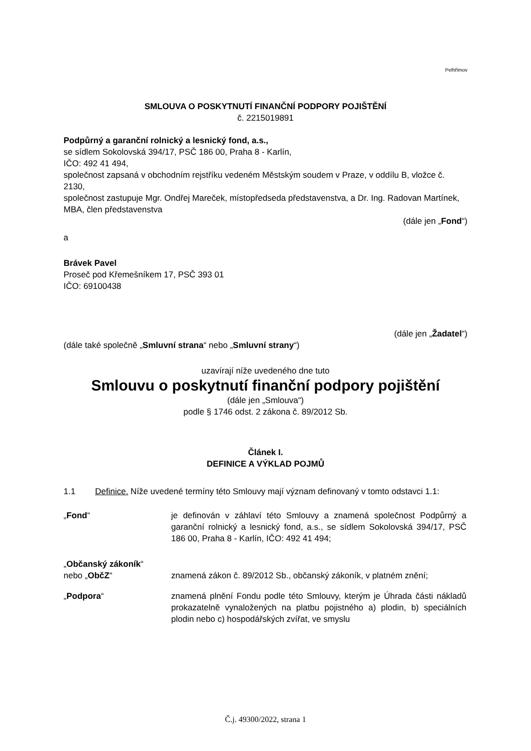Pelhřimov
SMLOUVA O POSKYTNUTÍ FINANČNÍ PODPORY POJIŠTĚNÍ
č. 2215019891
Podpůrný a garanční rolnický a lesnický fond, a.s.,
se sídlem Sokolovská 394/17, PSČ 186 00, Praha 8 - Karlín,
IČO: 492 41 494,
společnost zapsaná v obchodním rejstříku vedeném Městským soudem v Praze, v oddílu B, vložce č. 2130,
společnost zastupuje Mgr. Ondřej Mareček, místopředseda představenstva, a Dr. Ing. Radovan Martínek, MBA, člen představenstva
(dále jen „Fond“)
a
Brávek Pavel
Proseč pod Křemešníkem 17, PSČ 393 01
IČO: 69100438
(dále jen „Žadatel“)
(dále také společně „Smluvní strana“ nebo „Smluvní strany“)
uzavírají níže uvedeného dne tuto
Smlouvu o poskytnutí finanční podpory pojištění
(dále jen „Smlouva“)
podle § 1746 odst. 2 zákona č. 89/2012 Sb.
Článek I.
DEFINICE A VÝKLAD POJMŮ
1.1 Definice. Níže uvedené termíny této Smlouvy mají význam definovaný v tomto odstavci 1.1:
„Fond“ je definován v záhlaví této Smlouvy a znamená společnost Podpůrný a garanční rolnický a lesnický fond, a.s., se sídlem Sokolovská 394/17, PSČ 186 00, Praha 8 - Karlín, IČO: 492 41 494;
„Občanský zákoník“
nebo „ObčZ“
znamená zákon č. 89/2012 Sb., občanský zákoník, v platném znění;
„Podpora“ znamená plnění Fondu podle této Smlouvy, kterým je Úhrada části nákladů prokazatelně vynaložených na platbu pojistného a) plodin, b) speciálních plodin nebo c) hospodářských zvířat, ve smyslu
Č.j. 49300/2022, strana 1